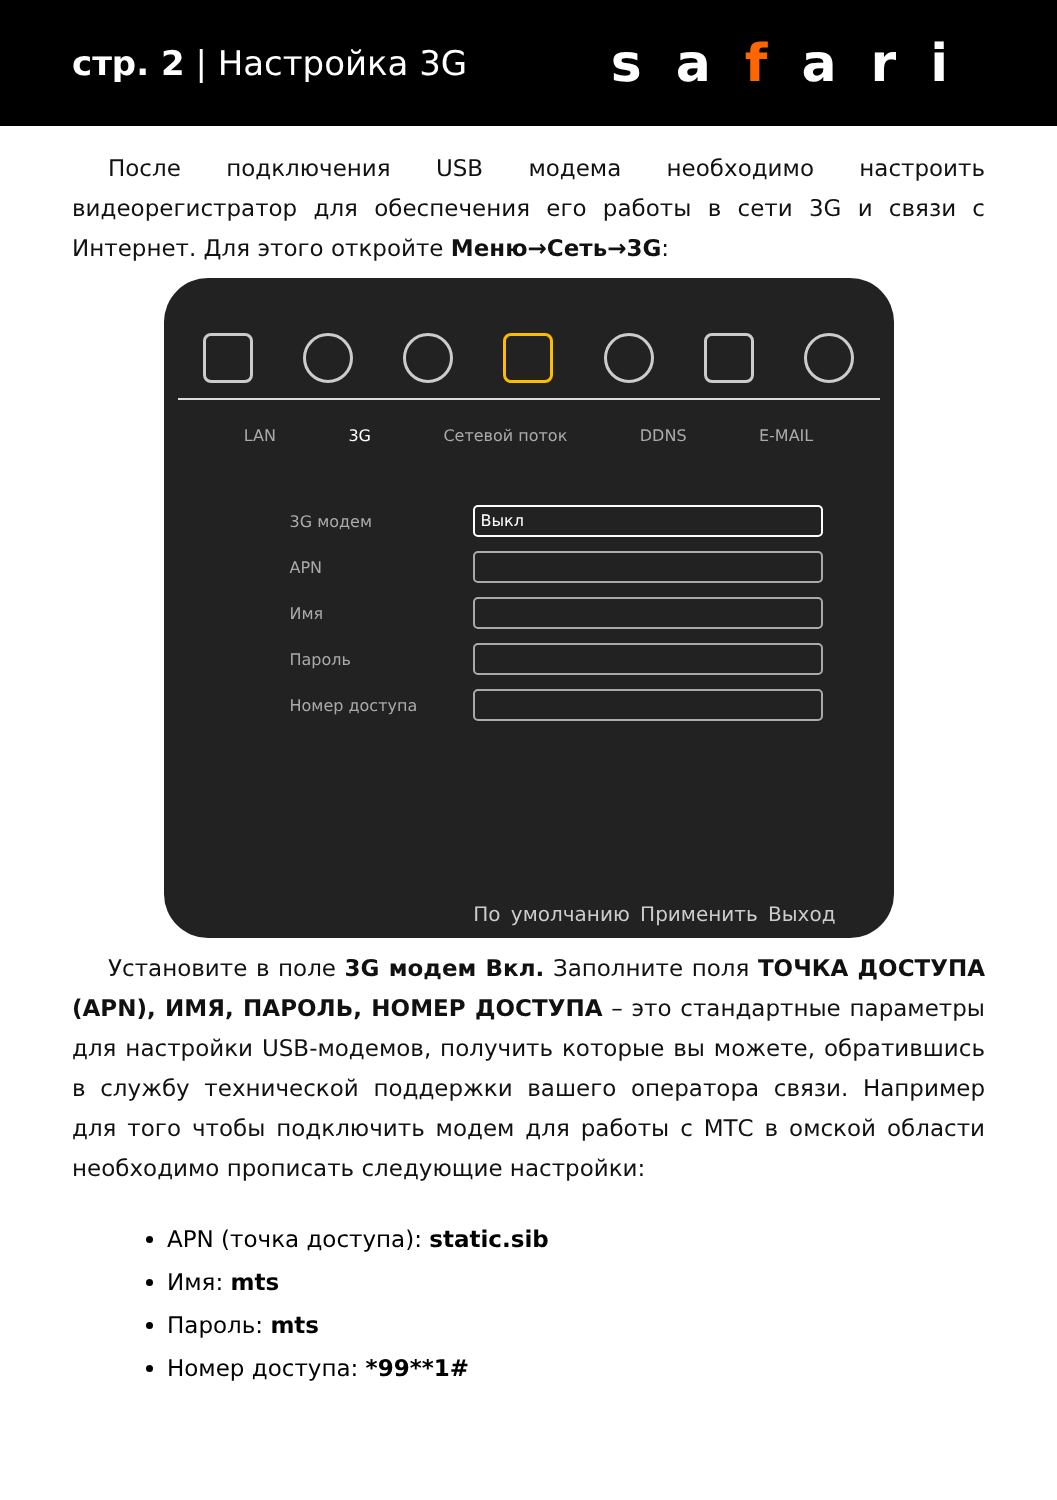стр. 2 | Настройка 3G
safari
После подключения USB модема необходимо настроить видеорегистратор для обеспечения его работы в сети 3G и связи с Интернет. Для этого откройте Меню→Сеть→3G:
LAN 3G Сетевой поток DDNS E-MAIL
3G модем
Выкл
APN
Имя
Пароль
Номер доступа
По умолчанию Применить Выход
Установите в поле 3G модем Вкл. Заполните поля ТОЧКА ДОСТУПА (APN), ИМЯ, ПАРОЛЬ, НОМЕР ДОСТУПА – это стандартные параметры для настройки USB-модемов, получить которые вы можете, обратившись в службу технической поддержки вашего оператора связи. Например для того чтобы подключить модем для работы с МТС в омской области необходимо прописать следующие настройки:
APN (точка доступа): static.sib
Имя: mts
Пароль: mts
Номер доступа: *99**1#